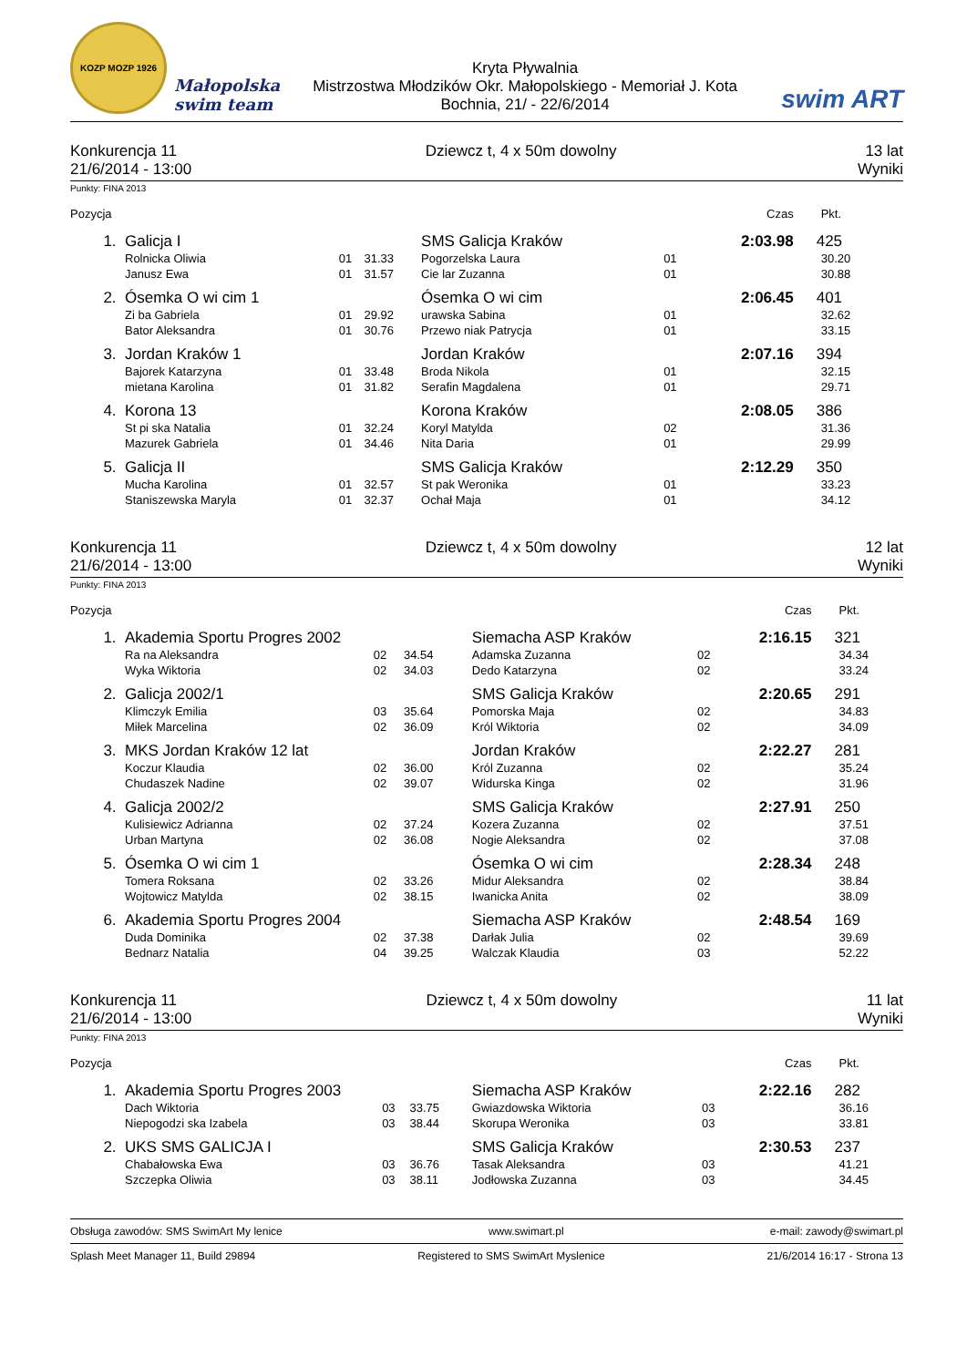KOZP MOZP 1926
Małopolska swim team
Kryta Pływalnia
Mistrzostwa Młodzików Okr. Małopolskiego - Memoriał J. Kota
Bochnia, 21/ - 22/6/2014
swim ART
Konkurencja 11 Dziewcz t, 4 x 50m dowolny 13 lat
21/6/2014 - 13:00 Wyniki
Punkty: FINA 2013
| Pozycja | | | | | | Czas | Pkt. |
| --- | --- | --- | --- | --- | --- | --- | --- |
| 1. | Galicja I | | | SMS Galicja Kraków | | 2:03.98 | 425 |
| | Rolnicka Oliwia | 01 | 31.33 | Pogorzelska Laura | 01 | | 30.20 |
| | Janusz Ewa | 01 | 31.57 | Cie lar Zuzanna | 01 | | 30.88 |
| 2. | Ósemka O wi cim 1 | | | Ósemka O wi cim | | 2:06.45 | 401 |
| | Zi ba Gabriela | 01 | 29.92 | urawska Sabina | 01 | | 32.62 |
| | Bator Aleksandra | 01 | 30.76 | Przewo niak Patrycja | 01 | | 33.15 |
| 3. | Jordan Kraków 1 | | | Jordan Kraków | | 2:07.16 | 394 |
| | Bajorek Katarzyna | 01 | 33.48 | Broda Nikola | 01 | | 32.15 |
| | mietana Karolina | 01 | 31.82 | Serafin Magdalena | 01 | | 29.71 |
| 4. | Korona 13 | | | Korona Kraków | | 2:08.05 | 386 |
| | St pi ska Natalia | 01 | 32.24 | Koryl Matylda | 02 | | 31.36 |
| | Mazurek Gabriela | 01 | 34.46 | Nita Daria | 01 | | 29.99 |
| 5. | Galicja II | | | SMS Galicja Kraków | | 2:12.29 | 350 |
| | Mucha Karolina | 01 | 32.57 | St pak Weronika | 01 | | 33.23 |
| | Staniszewska Maryla | 01 | 32.37 | Ochał Maja | 01 | | 34.12 |
Konkurencja 11 Dziewcz t, 4 x 50m dowolny 12 lat
21/6/2014 - 13:00 Wyniki
Punkty: FINA 2013
| Pozycja | | | | | | Czas | Pkt. |
| --- | --- | --- | --- | --- | --- | --- | --- |
| 1. | Akademia Sportu Progres 2002 | | | Siemacha ASP Kraków | | 2:16.15 | 321 |
| | Ra na Aleksandra | 02 | 34.54 | Adamska Zuzanna | 02 | | 34.34 |
| | Wyka Wiktoria | 02 | 34.03 | Dedo Katarzyna | 02 | | 33.24 |
| 2. | Galicja 2002/1 | | | SMS Galicja Kraków | | 2:20.65 | 291 |
| | Klimczyk Emilia | 03 | 35.64 | Pomorska Maja | 02 | | 34.83 |
| | Miłek Marcelina | 02 | 36.09 | Król Wiktoria | 02 | | 34.09 |
| 3. | MKS Jordan Kraków 12 lat | | | Jordan Kraków | | 2:22.27 | 281 |
| | Koczur Klaudia | 02 | 36.00 | Król Zuzanna | 02 | | 35.24 |
| | Chudaszek Nadine | 02 | 39.07 | Widurska Kinga | 02 | | 31.96 |
| 4. | Galicja 2002/2 | | | SMS Galicja Kraków | | 2:27.91 | 250 |
| | Kulisiewicz Adrianna | 02 | 37.24 | Kozera Zuzanna | 02 | | 37.51 |
| | Urban Martyna | 02 | 36.08 | Nogie Aleksandra | 02 | | 37.08 |
| 5. | Ósemka O wi cim 1 | | | Ósemka O wi cim | | 2:28.34 | 248 |
| | Tomera Roksana | 02 | 33.26 | Midur Aleksandra | 02 | | 38.84 |
| | Wojtowicz Matylda | 02 | 38.15 | Iwanicka Anita | 02 | | 38.09 |
| 6. | Akademia Sportu Progres 2004 | | | Siemacha ASP Kraków | | 2:48.54 | 169 |
| | Duda Dominika | 02 | 37.38 | Darłak Julia | 02 | | 39.69 |
| | Bednarz Natalia | 04 | 39.25 | Walczak Klaudia | 03 | | 52.22 |
Konkurencja 11 Dziewcz t, 4 x 50m dowolny 11 lat
21/6/2014 - 13:00 Wyniki
Punkty: FINA 2013
| Pozycja | | | | | | Czas | Pkt. |
| --- | --- | --- | --- | --- | --- | --- | --- |
| 1. | Akademia Sportu Progres 2003 | | | Siemacha ASP Kraków | | 2:22.16 | 282 |
| | Dach Wiktoria | 03 | 33.75 | Gwiazdowska Wiktoria | 03 | | 36.16 |
| | Niepogodzi ska Izabela | 03 | 38.44 | Skorupa Weronika | 03 | | 33.81 |
| 2. | UKS SMS GALICJA I | | | SMS Galicja Kraków | | 2:30.53 | 237 |
| | Chabałowska Ewa | 03 | 36.76 | Tasak Aleksandra | 03 | | 41.21 |
| | Szczepka Oliwia | 03 | 38.11 | Jodłowska Zuzanna | 03 | | 34.45 |
Obsługa zawodów: SMS SwimArt My lenice www.swimart.pl e-mail: zawody@swimart.pl
Splash Meet Manager 11, Build 29894 Registered to SMS SwimArt Myslenice 21/6/2014 16:17 - Strona 13